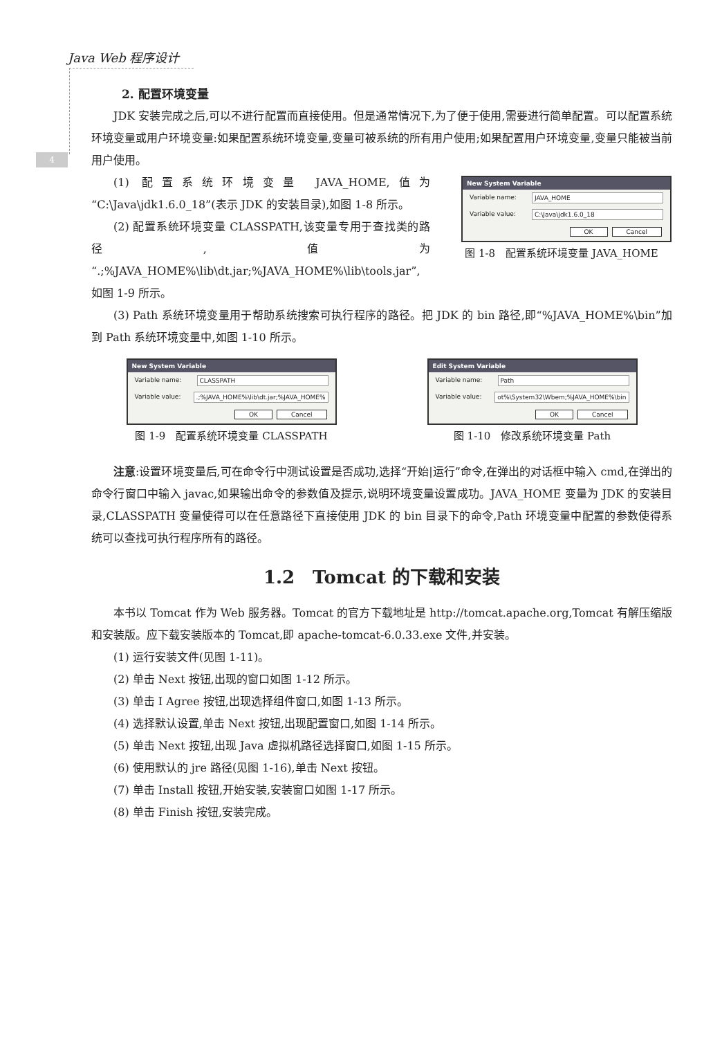Java Web 程序设计
4
2. 配置环境变量
JDK 安装完成之后,可以不进行配置而直接使用。但是通常情况下,为了便于使用,需要进行简单配置。可以配置系统环境变量或用户环境变量:如果配置系统环境变量,变量可被系统的所有用户使用;如果配置用户环境变量,变量只能被当前用户使用。
(1) 配置系统环境变量 JAVA_HOME,值为“C:\Java\jdk1.6.0_18”(表示 JDK 的安装目录),如图 1-8 所示。
(2) 配置系统环境变量 CLASSPATH,该变量专用于查找类的路径,值为“.;%JAVA_HOME%\lib\dt.jar;%JAVA_HOME%\lib\tools.jar”,如图 1-9 所示。
New System Variable
Variable name: JAVA_HOME
Variable value: C:\Java\jdk1.6.0_18
OK Cancel
图 1-8　配置系统环境变量 JAVA_HOME
(3) Path 系统环境变量用于帮助系统搜索可执行程序的路径。把 JDK 的 bin 路径,即“%JAVA_HOME%\bin”加到 Path 系统环境变量中,如图 1-10 所示。
New System Variable
Variable name: CLASSPATH
Variable value:.;%JAVA_HOME%\lib\dt.jar;%JAVA_HOME%
OK Cancel
图 1-9　配置系统环境变量 CLASSPATH
Edit System Variable
Variable name: Path
Variable value: ot%\System32\Wbem;%JAVA_HOME%\bin
OK Cancel
图 1-10　修改系统环境变量 Path
注意:设置环境变量后,可在命令行中测试设置是否成功,选择“开始|运行”命令,在弹出的对话框中输入 cmd,在弹出的命令行窗口中输入 javac,如果输出命令的参数值及提示,说明环境变量设置成功。JAVA_HOME 变量为 JDK 的安装目录,CLASSPATH 变量使得可以在任意路径下直接使用 JDK 的 bin 目录下的命令,Path 环境变量中配置的参数使得系统可以查找可执行程序所有的路径。
1.2　Tomcat 的下载和安装
本书以 Tomcat 作为 Web 服务器。Tomcat 的官方下载地址是 http://tomcat.apache.org,Tomcat 有解压缩版和安装版。应下载安装版本的 Tomcat,即 apache-tomcat-6.0.33.exe 文件,并安装。
(1) 运行安装文件(见图 1-11)。
(2) 单击 Next 按钮,出现的窗口如图 1-12 所示。
(3) 单击 I Agree 按钮,出现选择组件窗口,如图 1-13 所示。
(4) 选择默认设置,单击 Next 按钮,出现配置窗口,如图 1-14 所示。
(5) 单击 Next 按钮,出现 Java 虚拟机路径选择窗口,如图 1-15 所示。
(6) 使用默认的 jre 路径(见图 1-16),单击 Next 按钮。
(7) 单击 Install 按钮,开始安装,安装窗口如图 1-17 所示。
(8) 单击 Finish 按钮,安装完成。